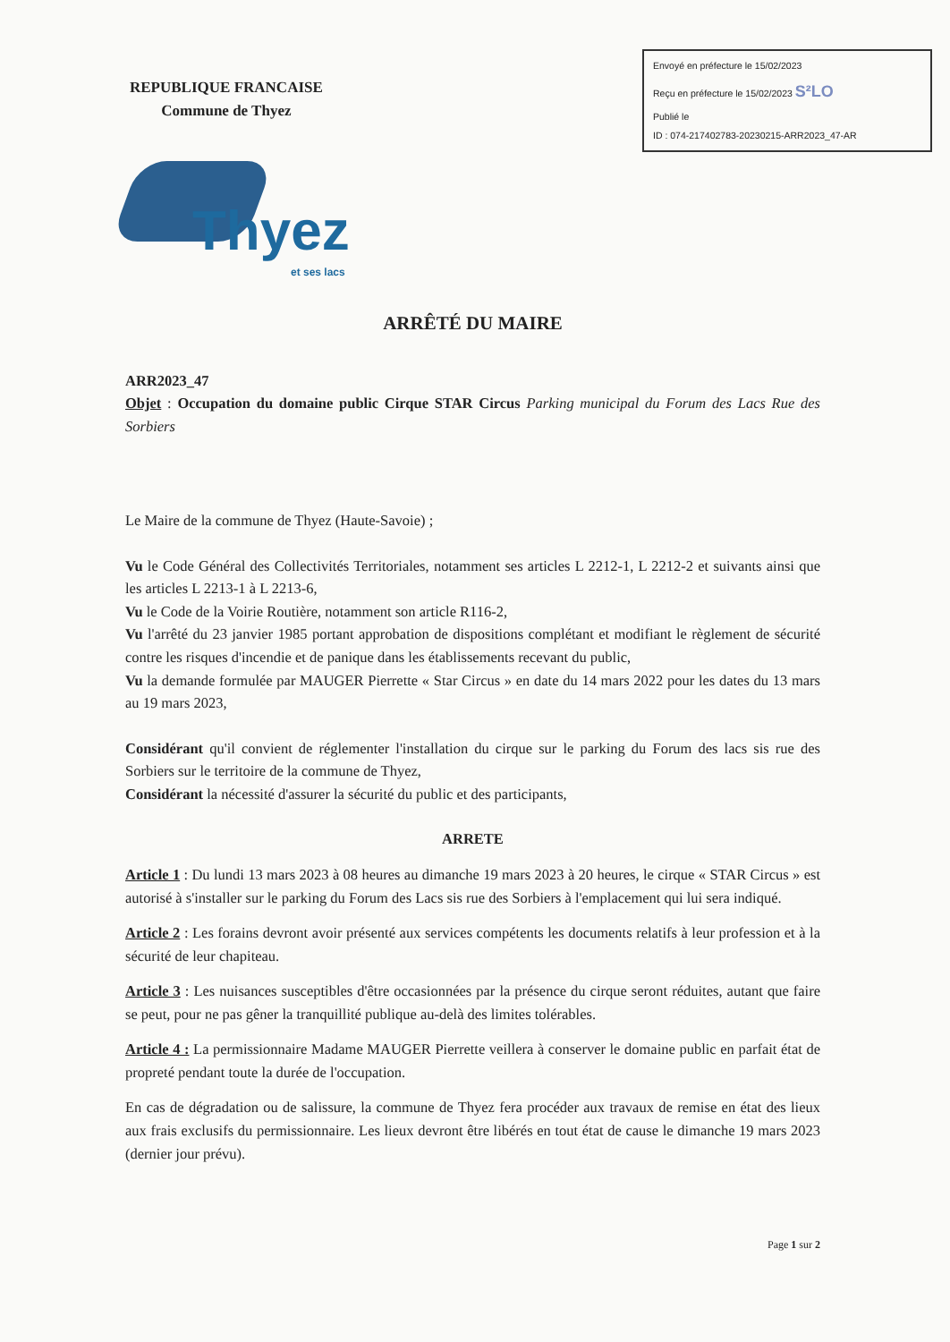REPUBLIQUE FRANCAISE
Commune de Thyez
Envoyé en préfecture le 15/02/2023
Reçu en préfecture le 15/02/2023 S²LO
Publié le
ID : 074-217402783-20230215-ARR2023_47-AR
Thyez
et ses lacs
ARRÊTÉ DU MAIRE
ARR2023_47
Objet : Occupation du domaine public Cirque STAR Circus Parking municipal du Forum des Lacs Rue des Sorbiers
Le Maire de la commune de Thyez (Haute-Savoie) ;
Vu le Code Général des Collectivités Territoriales, notamment ses articles L 2212-1, L 2212-2 et suivants ainsi que les articles L 2213-1 à L 2213-6,
Vu le Code de la Voirie Routière, notamment son article R116-2,
Vu l'arrêté du 23 janvier 1985 portant approbation de dispositions complétant et modifiant le règlement de sécurité contre les risques d'incendie et de panique dans les établissements recevant du public,
Vu la demande formulée par MAUGER Pierrette « Star Circus » en date du 14 mars 2022 pour les dates du 13 mars au 19 mars 2023,
Considérant qu'il convient de réglementer l'installation du cirque sur le parking du Forum des lacs sis rue des Sorbiers sur le territoire de la commune de Thyez,
Considérant la nécessité d'assurer la sécurité du public et des participants,
ARRETE
Article 1 : Du lundi 13 mars 2023 à 08 heures au dimanche 19 mars 2023 à 20 heures, le cirque « STAR Circus » est autorisé à s'installer sur le parking du Forum des Lacs sis rue des Sorbiers à l'emplacement qui lui sera indiqué.
Article 2 : Les forains devront avoir présenté aux services compétents les documents relatifs à leur profession et à la sécurité de leur chapiteau.
Article 3 : Les nuisances susceptibles d'être occasionnées par la présence du cirque seront réduites, autant que faire se peut, pour ne pas gêner la tranquillité publique au-delà des limites tolérables.
Article 4 : La permissionnaire Madame MAUGER Pierrette veillera à conserver le domaine public en parfait état de propreté pendant toute la durée de l'occupation.
En cas de dégradation ou de salissure, la commune de Thyez fera procéder aux travaux de remise en état des lieux aux frais exclusifs du permissionnaire. Les lieux devront être libérés en tout état de cause le dimanche 19 mars 2023 (dernier jour prévu).
Page 1 sur 2